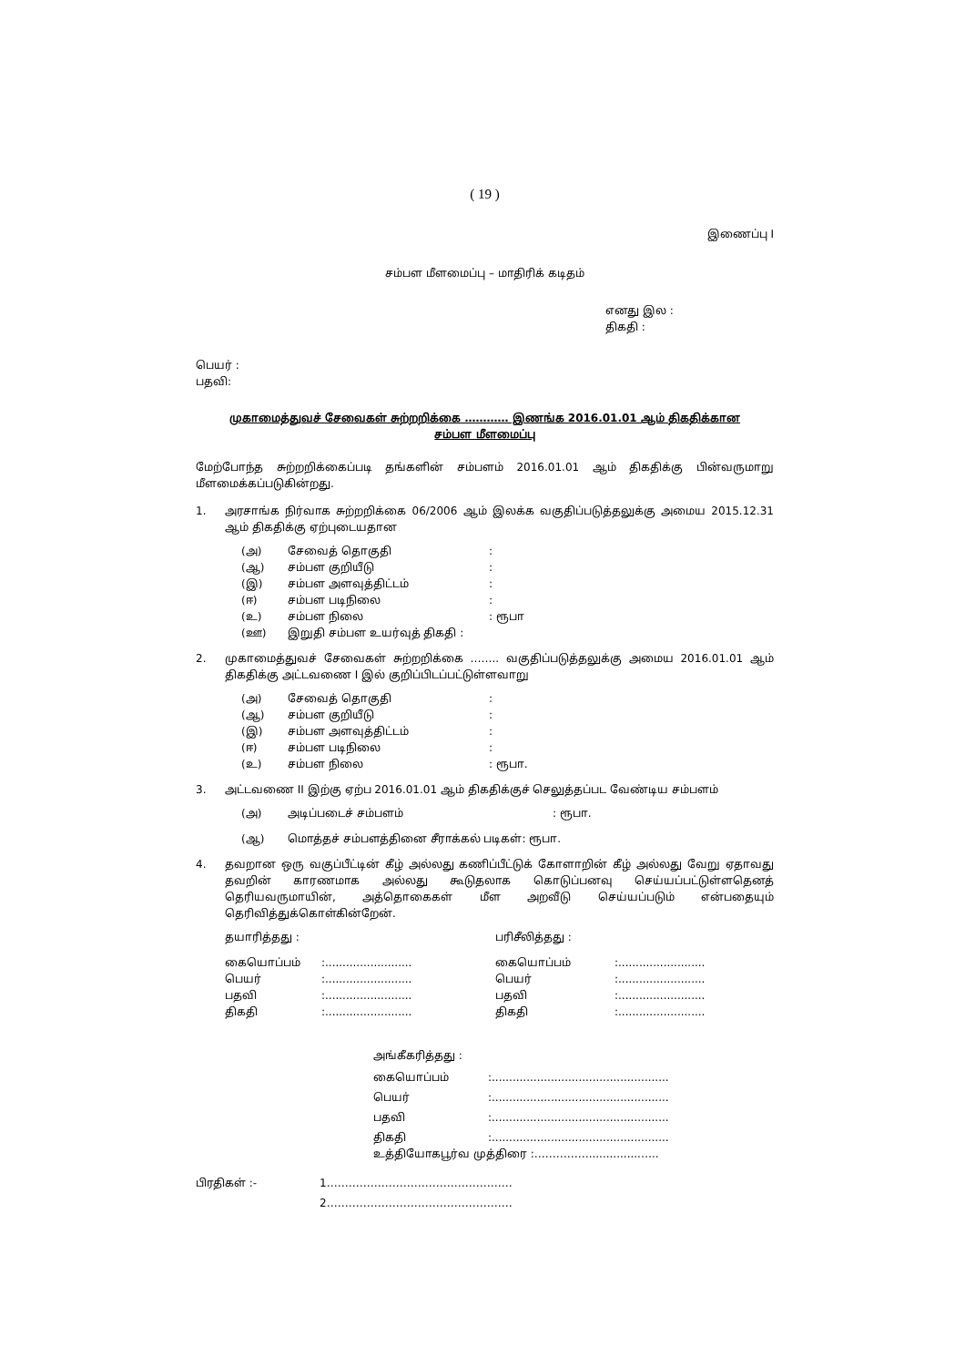( 19 )
இணைப்பு I
சம்பள மீளமைப்பு – மாதிரிக் கடிதம்
எனது இல :
திகதி :
பெயர் :
பதவி:
முகாமைத்துவச் சேவைகள் சுற்றறிக்கை ………… இணங்க 2016.01.01 ஆம் திகதிக்கான
சம்பள மீளமைப்பு
மேற்போந்த சுற்றறிக்கைப்படி தங்களின் சம்பளம் 2016.01.01 ஆம் திகதிக்கு பின்வருமாறு மீளமைக்கப்படுகின்றது.
1. அரசாங்க நிர்வாக சுற்றறிக்கை 06/2006 ஆம் இலக்க வகுதிப்படுத்தலுக்கு அமைய 2015.12.31 ஆம் திகதிக்கு ஏற்புடையதான
| (அ) | சேவைத் தொகுதி | : |
| (ஆ) | சம்பள குறியீடு | : |
| (இ) | சம்பள அளவுத்திட்டம் | : |
| (ஈ) | சம்பள படிநிலை | : |
| (உ) | சம்பள நிலை | : ரூபா |
| (ஊ) | இறுதி சம்பள உயர்வுத் திகதி : | |
2. முகாமைத்துவச் சேவைகள் சுற்றறிக்கை …….. வகுதிப்படுத்தலுக்கு அமைய 2016.01.01 ஆம் திகதிக்கு அட்டவணை I இல் குறிப்பிடப்பட்டுள்ளவாறு
| (அ) | சேவைத் தொகுதி | : |
| (ஆ) | சம்பள குறியீடு | : |
| (இ) | சம்பள அளவுத்திட்டம் | : |
| (ஈ) | சம்பள படிநிலை | : |
| (உ) | சம்பள நிலை | : ரூபா. |
3. அட்டவணை II இற்கு ஏற்ப 2016.01.01 ஆம் திகதிக்குச் செலுத்தப்பட வேண்டிய சம்பளம்
| (அ) | அடிப்படைச் சம்பளம் | : ரூபா. |
| (ஆ) | மொத்தச் சம்பளத்தினை சீராக்கல் படிகள்: ரூபா. | |
4. தவறான ஒரு வகுப்பீட்டின் கீழ் அல்லது கணிப்பீட்டுக் கோளாறின் கீழ் அல்லது வேறு ஏதாவது தவறின் காரணமாக அல்லது கூடுதலாக கொடுப்பனவு செய்யப்பட்டுள்ளதெனத் தெரியவருமாயின், அத்தொகைகள் மீள அறவீடு செய்யப்படும் என்பதையும் தெரிவித்துக்கொள்கின்றேன்.
| தயாரித்தது : | | பரிசீலித்தது : | |
| கையொப்பம் | :......................... | கையொப்பம் | :......................... |
| பெயர் | :......................... | பெயர் | :......................... |
| பதவி | :......................... | பதவி | :......................... |
| திகதி | :......................... | திகதி | :......................... |
| அங்கீகரித்தது : | |
| கையொப்பம் | :................................................... |
| பெயர் | :................................................... |
| பதவி | :................................................... |
| திகதி | :................................................... |
| உத்தியோகபூர்வ முத்திரை :……………...............….. | |
| பிரதிகள் :- | 1…………………………………………… |
| | 2…………………………………………… |